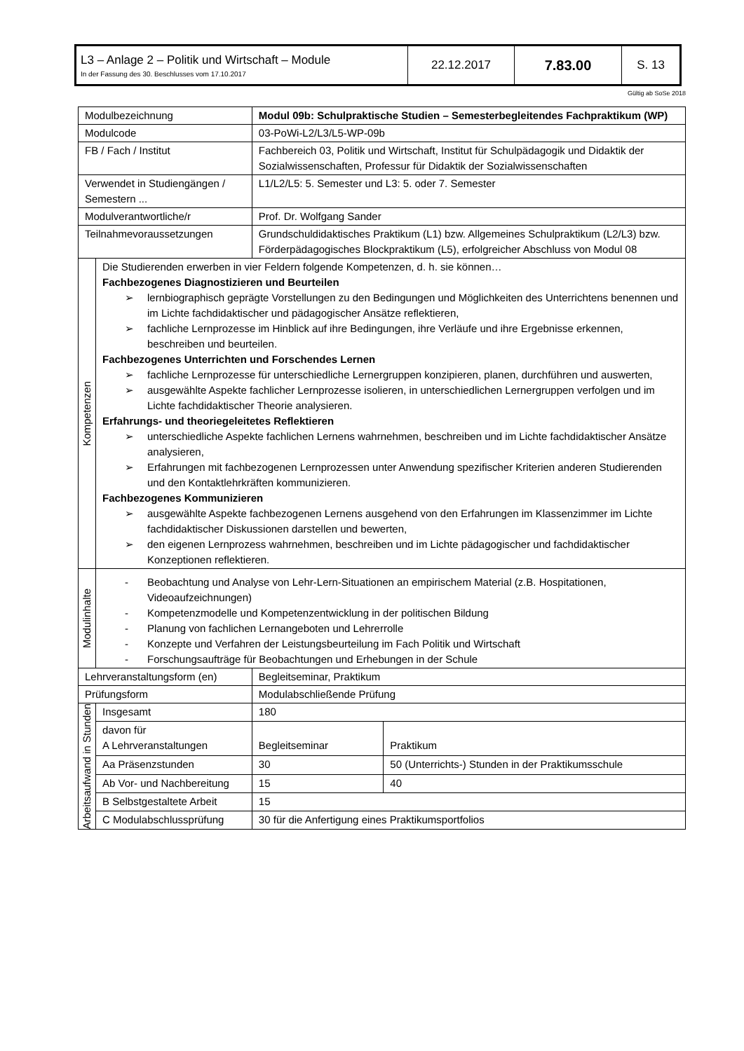| L3 – Anlage 2 – Politik und Wirtschaft – Module In der Fassung des 30. Beschlusses vom 17.10.2017 | 22.12.2017 | 7.83.00 | S. 13 |
Gültig ab SoSe 2018
| Modulbezeichnung | | Modul 09b: Schulpraktische Studien – Semesterbegleitendes Fachpraktikum (WP) | |
| Modulcode | | 03-PoWi-L2/L3/L5-WP-09b | |
| FB / Fach / Institut | | Fachbereich 03, Politik und Wirtschaft, Institut für Schulpädagogik und Didaktik der Sozialwissenschaften, Professur für Didaktik der Sozialwissenschaften | |
| Verwendet in Studiengängen / Semestern ... | | L1/L2/L5: 5. Semester und L3: 5. oder 7. Semester | |
| Modulverantwortliche/r | | Prof. Dr. Wolfgang Sander | |
| Teilnahmevoraussetzungen | | Grundschuldidaktisches Praktikum (L1) bzw. Allgemeines Schulpraktikum (L2/L3) bzw. Förderpädagogisches Blockpraktikum (L5), erfolgreicher Abschluss von Modul 08 | |
| Kompetenzen | Die Studierenden erwerben in vier Feldern folgende Kompetenzen, d. h. sie können… Fachbezogenes Diagnostizieren und Beurteilen ➢ lernbiographisch geprägte Vorstellungen zu den Bedingungen und Möglichkeiten des Unterrichtens benennen und im Lichte fachdidaktischer und pädagogischer Ansätze reflektieren, ➢ fachliche Lernprozesse im Hinblick auf ihre Bedingungen, ihre Verläufe und ihre Ergebnisse erkennen, beschreiben und beurteilen. Fachbezogenes Unterrichten und Forschendes Lernen ➢ fachliche Lernprozesse für unterschiedliche Lernergruppen konzipieren, planen, durchführen und auswerten, ➢ ausgewählte Aspekte fachlicher Lernprozesse isolieren, in unterschiedlichen Lernergruppen verfolgen und im Lichte fachdidaktischer Theorie analysieren. Erfahrungs- und theoriegeleitetes Reflektieren ➢ unterschiedliche Aspekte fachlichen Lernens wahrnehmen, beschreiben und im Lichte fachdidaktischer Ansätze analysieren, ➢ Erfahrungen mit fachbezogenen Lernprozessen unter Anwendung spezifischer Kriterien anderen Studierenden und den Kontaktlehrkräften kommunizieren. Fachbezogenes Kommunizieren ➢ ausgewählte Aspekte fachbezogenen Lernens ausgehend von den Erfahrungen im Klassenzimmer im Lichte fachdidaktischer Diskussionen darstellen und bewerten, ➢ den eigenen Lernprozess wahrnehmen, beschreiben und im Lichte pädagogischer und fachdidaktischer Konzeptionen reflektieren. | | |
| Modulinhalte | - Beobachtung und Analyse von Lehr-Lern-Situationen an empirischem Material (z.B. Hospitationen, Videoaufzeichnungen) - Kompetenzmodelle und Kompetenzentwicklung in der politischen Bildung - Planung von fachlichen Lernangeboten und Lehrerrolle - Konzepte und Verfahren der Leistungsbeurteilung im Fach Politik und Wirtschaft - Forschungsaufträge für Beobachtungen und Erhebungen in der Schule | | |
| Lehrveranstaltungsform (en) | | Begleitseminar, Praktikum | |
| Prüfungsform | | Modulabschließende Prüfung | |
| Arbeitsaufwand in Stunden | Insgesamt | 180 | |
| | davon für A Lehrveranstaltungen | Begleitseminar | Praktikum |
| | Aa Präsenzstunden | 30 | 50 (Unterrichts-) Stunden in der Praktikumsschule |
| | Ab Vor- und Nachbereitung | 15 | 40 |
| | B Selbstgestaltete Arbeit | 15 | |
| | C Modulabschlussprüfung | 30 für die Anfertigung eines Praktikumsportfolios | |